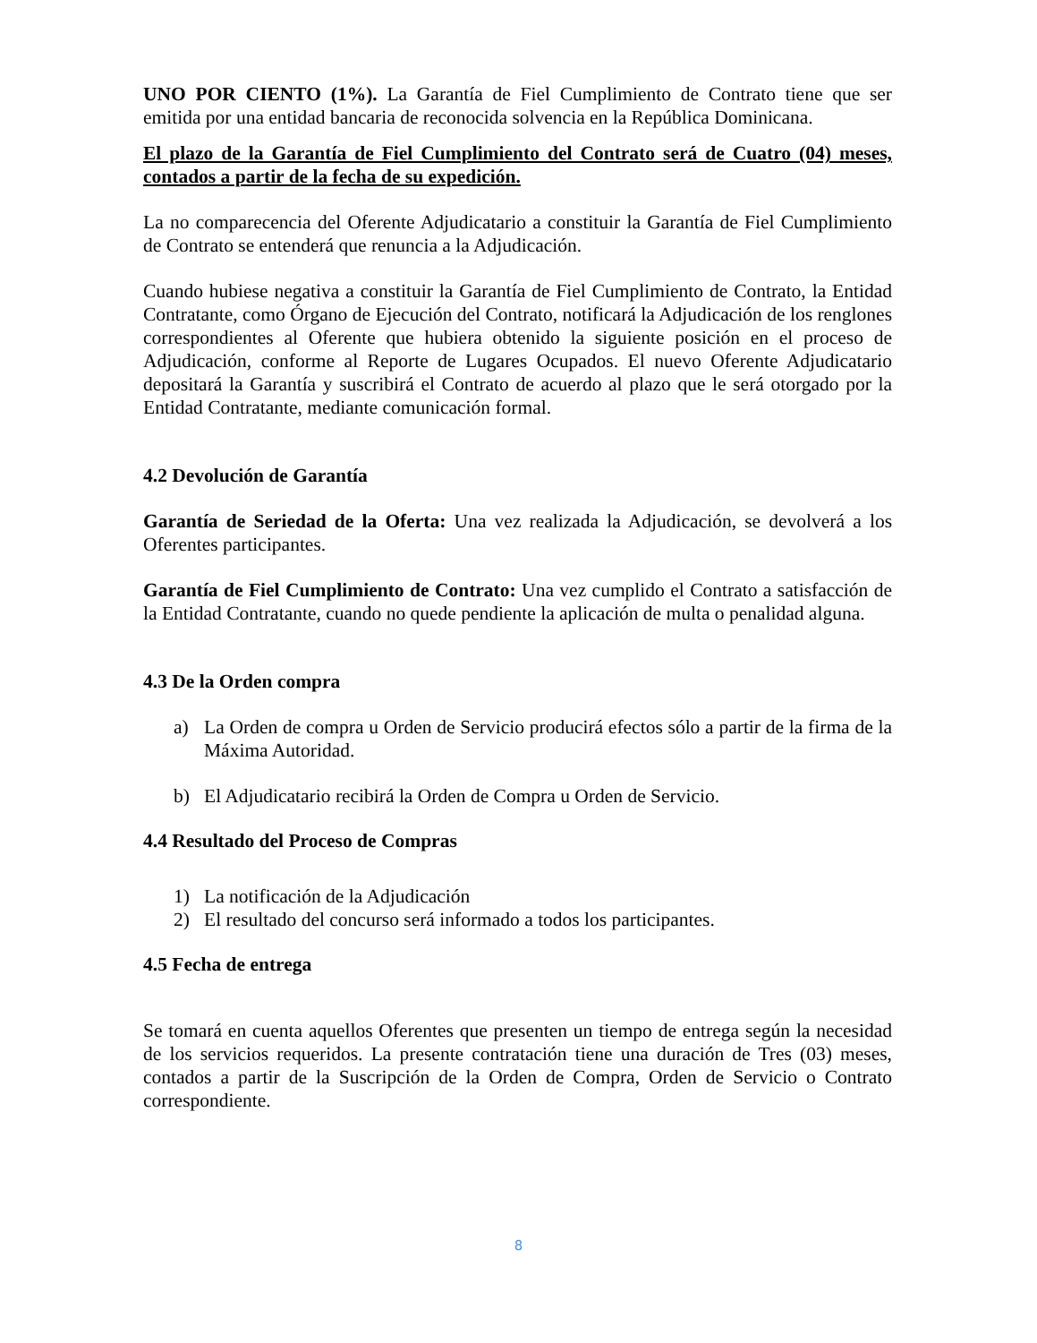UNO POR CIENTO (1%). La Garantía de Fiel Cumplimiento de Contrato tiene que ser emitida por una entidad bancaria de reconocida solvencia en la República Dominicana.
El plazo de la Garantía de Fiel Cumplimiento del Contrato será de Cuatro (04) meses, contados a partir de la fecha de su expedición.
La no comparecencia del Oferente Adjudicatario a constituir la Garantía de Fiel Cumplimiento de Contrato se entenderá que renuncia a la Adjudicación.
Cuando hubiese negativa a constituir la Garantía de Fiel Cumplimiento de Contrato, la Entidad Contratante, como Órgano de Ejecución del Contrato, notificará la Adjudicación de los renglones correspondientes al Oferente que hubiera obtenido la siguiente posición en el proceso de Adjudicación, conforme al Reporte de Lugares Ocupados. El nuevo Oferente Adjudicatario depositará la Garantía y suscribirá el Contrato de acuerdo al plazo que le será otorgado por la Entidad Contratante, mediante comunicación formal.
4.2 Devolución de Garantía
Garantía de Seriedad de la Oferta: Una vez realizada la Adjudicación, se devolverá a los Oferentes participantes.
Garantía de Fiel Cumplimiento de Contrato: Una vez cumplido el Contrato a satisfacción de la Entidad Contratante, cuando no quede pendiente la aplicación de multa o penalidad alguna.
4.3 De la Orden compra
a) La Orden de compra u Orden de Servicio producirá efectos sólo a partir de la firma de la Máxima Autoridad.
b) El Adjudicatario recibirá la Orden de Compra u Orden de Servicio.
4.4 Resultado del Proceso de Compras
1) La notificación de la Adjudicación
2) El resultado del concurso será informado a todos los participantes.
4.5 Fecha de entrega
Se tomará en cuenta aquellos Oferentes que presenten un tiempo de entrega según la necesidad de los servicios requeridos. La presente contratación tiene una duración de Tres (03) meses, contados a partir de la Suscripción de la Orden de Compra, Orden de Servicio o Contrato correspondiente.
8